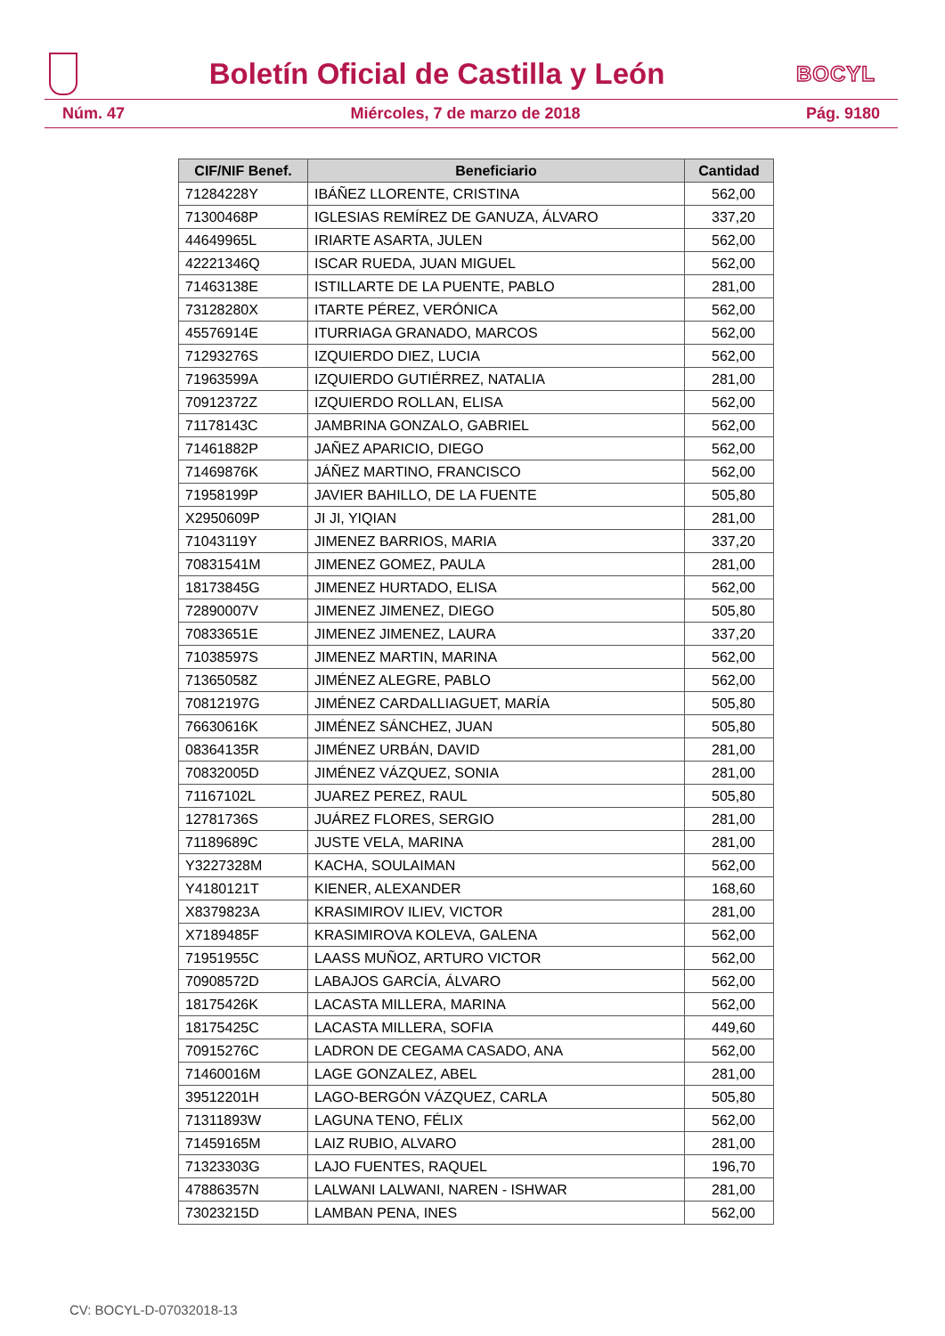Boletín Oficial de Castilla y León
BOCYL
Núm. 47 Miércoles, 7 de marzo de 2018 Pág. 9180
| CIF/NIF Benef. | Beneficiario | Cantidad |
| --- | --- | --- |
| 71284228Y | IBÁÑEZ LLORENTE, CRISTINA | 562,00 |
| 71300468P | IGLESIAS REMÍREZ DE GANUZA, ÁLVARO | 337,20 |
| 44649965L | IRIARTE ASARTA, JULEN | 562,00 |
| 42221346Q | ISCAR RUEDA, JUAN MIGUEL | 562,00 |
| 71463138E | ISTILLARTE DE LA PUENTE, PABLO | 281,00 |
| 73128280X | ITARTE PÉREZ, VERÓNICA | 562,00 |
| 45576914E | ITURRIAGA GRANADO, MARCOS | 562,00 |
| 71293276S | IZQUIERDO DIEZ, LUCIA | 562,00 |
| 71963599A | IZQUIERDO GUTIÉRREZ, NATALIA | 281,00 |
| 70912372Z | IZQUIERDO ROLLAN, ELISA | 562,00 |
| 71178143C | JAMBRINA GONZALO, GABRIEL | 562,00 |
| 71461882P | JAÑEZ APARICIO, DIEGO | 562,00 |
| 71469876K | JÁÑEZ MARTINO, FRANCISCO | 562,00 |
| 71958199P | JAVIER BAHILLO, DE LA FUENTE | 505,80 |
| X2950609P | JI JI, YIQIAN | 281,00 |
| 71043119Y | JIMENEZ BARRIOS, MARIA | 337,20 |
| 70831541M | JIMENEZ GOMEZ, PAULA | 281,00 |
| 18173845G | JIMENEZ HURTADO, ELISA | 562,00 |
| 72890007V | JIMENEZ JIMENEZ, DIEGO | 505,80 |
| 70833651E | JIMENEZ JIMENEZ, LAURA | 337,20 |
| 71038597S | JIMENEZ MARTIN, MARINA | 562,00 |
| 71365058Z | JIMÉNEZ ALEGRE, PABLO | 562,00 |
| 70812197G | JIMÉNEZ CARDALLIAGUET, MARÍA | 505,80 |
| 76630616K | JIMÉNEZ SÁNCHEZ, JUAN | 505,80 |
| 08364135R | JIMÉNEZ URBÁN, DAVID | 281,00 |
| 70832005D | JIMÉNEZ VÁZQUEZ, SONIA | 281,00 |
| 71167102L | JUAREZ PEREZ, RAUL | 505,80 |
| 12781736S | JUÁREZ FLORES, SERGIO | 281,00 |
| 71189689C | JUSTE VELA, MARINA | 281,00 |
| Y3227328M | KACHA, SOULAIMAN | 562,00 |
| Y4180121T | KIENER, ALEXANDER | 168,60 |
| X8379823A | KRASIMIROV ILIEV, VICTOR | 281,00 |
| X7189485F | KRASIMIROVA KOLEVA, GALENA | 562,00 |
| 71951955C | LAASS MUÑOZ, ARTURO VICTOR | 562,00 |
| 70908572D | LABAJOS GARCÍA, ÁLVARO | 562,00 |
| 18175426K | LACASTA MILLERA, MARINA | 562,00 |
| 18175425C | LACASTA MILLERA, SOFIA | 449,60 |
| 70915276C | LADRON DE CEGAMA CASADO, ANA | 562,00 |
| 71460016M | LAGE GONZALEZ, ABEL | 281,00 |
| 39512201H | LAGO-BERGÓN VÁZQUEZ, CARLA | 505,80 |
| 71311893W | LAGUNA TENO, FÉLIX | 562,00 |
| 71459165M | LAIZ RUBIO, ALVARO | 281,00 |
| 71323303G | LAJO FUENTES, RAQUEL | 196,70 |
| 47886357N | LALWANI LALWANI, NAREN - ISHWAR | 281,00 |
| 73023215D | LAMBAN PENA, INES | 562,00 |
CV: BOCYL-D-07032018-13